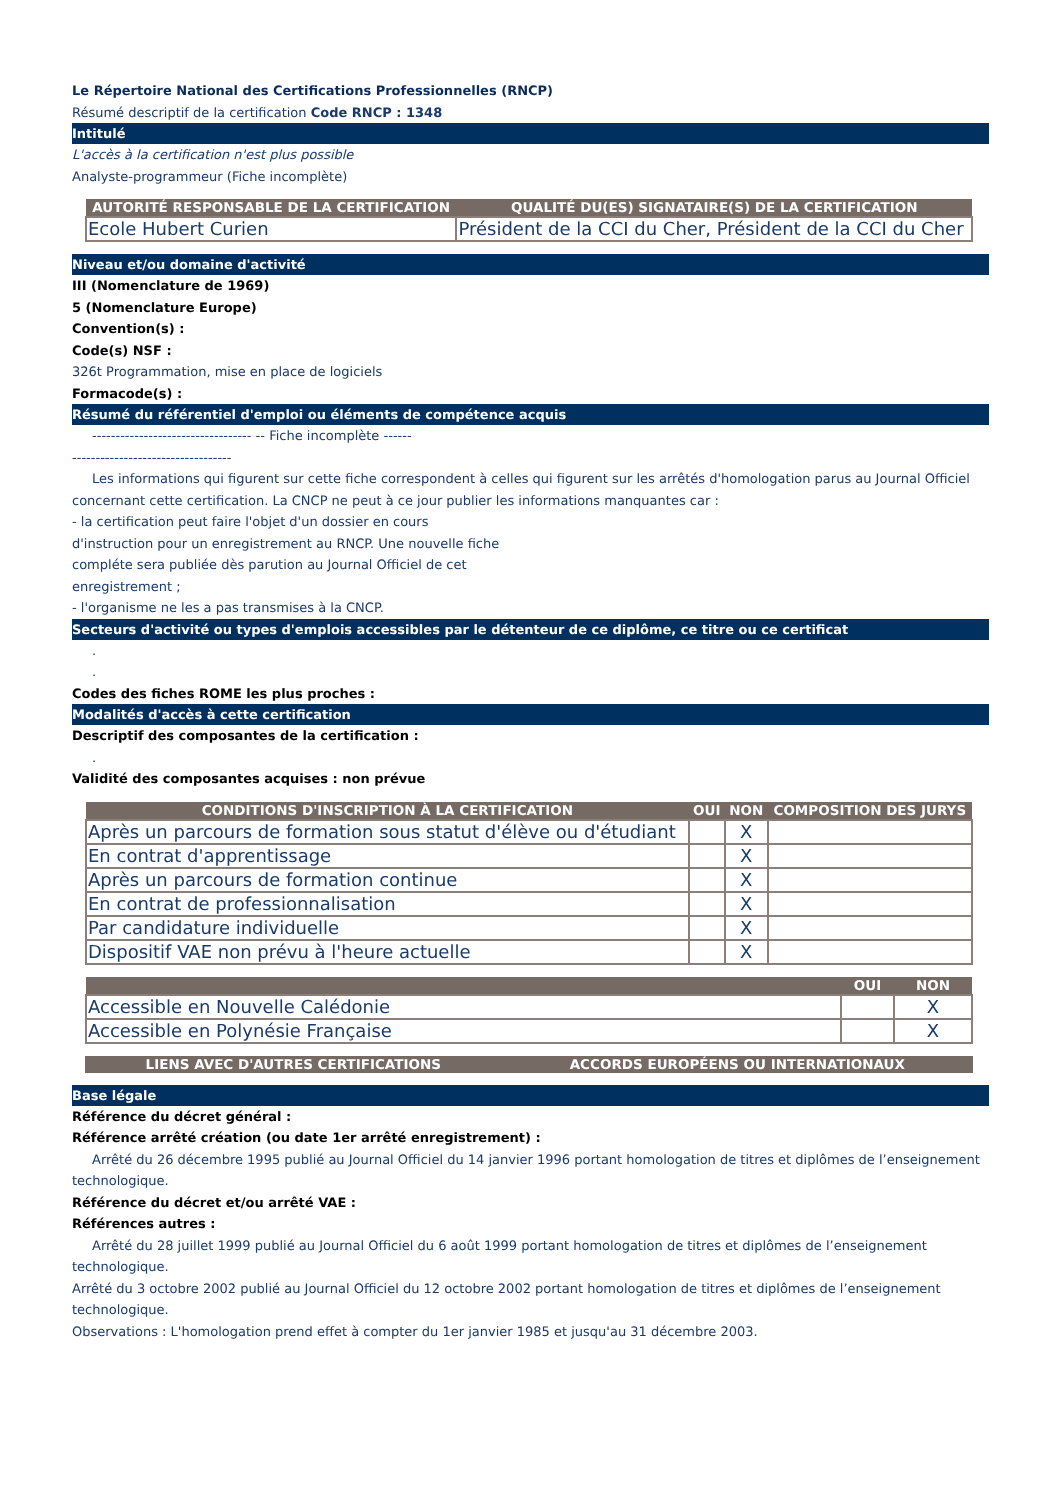Le Répertoire National des Certifications Professionnelles (RNCP)
Résumé descriptif de la certification Code RNCP : 1348
Intitulé
L'accès à la certification n'est plus possible
Analyste-programmeur (Fiche incomplète)
| AUTORITÉ RESPONSABLE DE LA CERTIFICATION | QUALITÉ DU(ES) SIGNATAIRE(S) DE LA CERTIFICATION |
| --- | --- |
| Ecole Hubert Curien | Président de la CCI du Cher, Président de la CCI du Cher |
Niveau et/ou domaine d'activité
III (Nomenclature de 1969)
5 (Nomenclature Europe)
Convention(s) :
Code(s) NSF :
326t Programmation, mise en place de logiciels
Formacode(s) :
Résumé du référentiel d'emploi ou éléments de compétence acquis
---------------------------------- -- Fiche incomplète ------
----------------------------------
Les informations qui figurent sur cette fiche correspondent à celles qui figurent sur les arrêtés d'homologation parus au Journal Officiel
concernant cette certification. La CNCP ne peut à ce jour publier les informations manquantes car :
- la certification peut faire l'objet d'un dossier en cours
d'instruction pour un enregistrement au RNCP. Une nouvelle fiche
compléte sera publiée dès parution au Journal Officiel de cet
enregistrement ;
- l'organisme ne les a pas transmises à la CNCP.
Secteurs d'activité ou types d'emplois accessibles par le détenteur de ce diplôme, ce titre ou ce certificat
.
.
Codes des fiches ROME les plus proches :
Modalités d'accès à cette certification
Descriptif des composantes de la certification :
.
Validité des composantes acquises : non prévue
| CONDITIONS D'INSCRIPTION À LA CERTIFICATION | OUI | NON | COMPOSITION DES JURYS |
| --- | --- | --- | --- |
| Après un parcours de formation sous statut d'élève ou d'étudiant | | X | |
| En contrat d'apprentissage | | X | |
| Après un parcours de formation continue | | X | |
| En contrat de professionnalisation | | X | |
| Par candidature individuelle | | X | |
| Dispositif VAE non prévu à l'heure actuelle | | X | |
| | OUI | NON |
| --- | --- | --- |
| Accessible en Nouvelle Calédonie | | X |
| Accessible en Polynésie Française | | X |
| LIENS AVEC D'AUTRES CERTIFICATIONS | ACCORDS EUROPÉENS OU INTERNATIONAUX |
| --- | --- |
Base légale
Référence du décret général :
Référence arrêté création (ou date 1er arrêté enregistrement) :
Arrêté du 26 décembre 1995 publié au Journal Officiel du 14 janvier 1996 portant homologation de titres et diplômes de l’enseignement
technologique.
Référence du décret et/ou arrêté VAE :
Références autres :
Arrêté du 28 juillet 1999 publié au Journal Officiel du 6 août 1999 portant homologation de titres et diplômes de l’enseignement
technologique.
Arrêté du 3 octobre 2002 publié au Journal Officiel du 12 octobre 2002 portant homologation de titres et diplômes de l’enseignement technologique.
Observations : L'homologation prend effet à compter du 1er janvier 1985 et jusqu'au 31 décembre 2003.